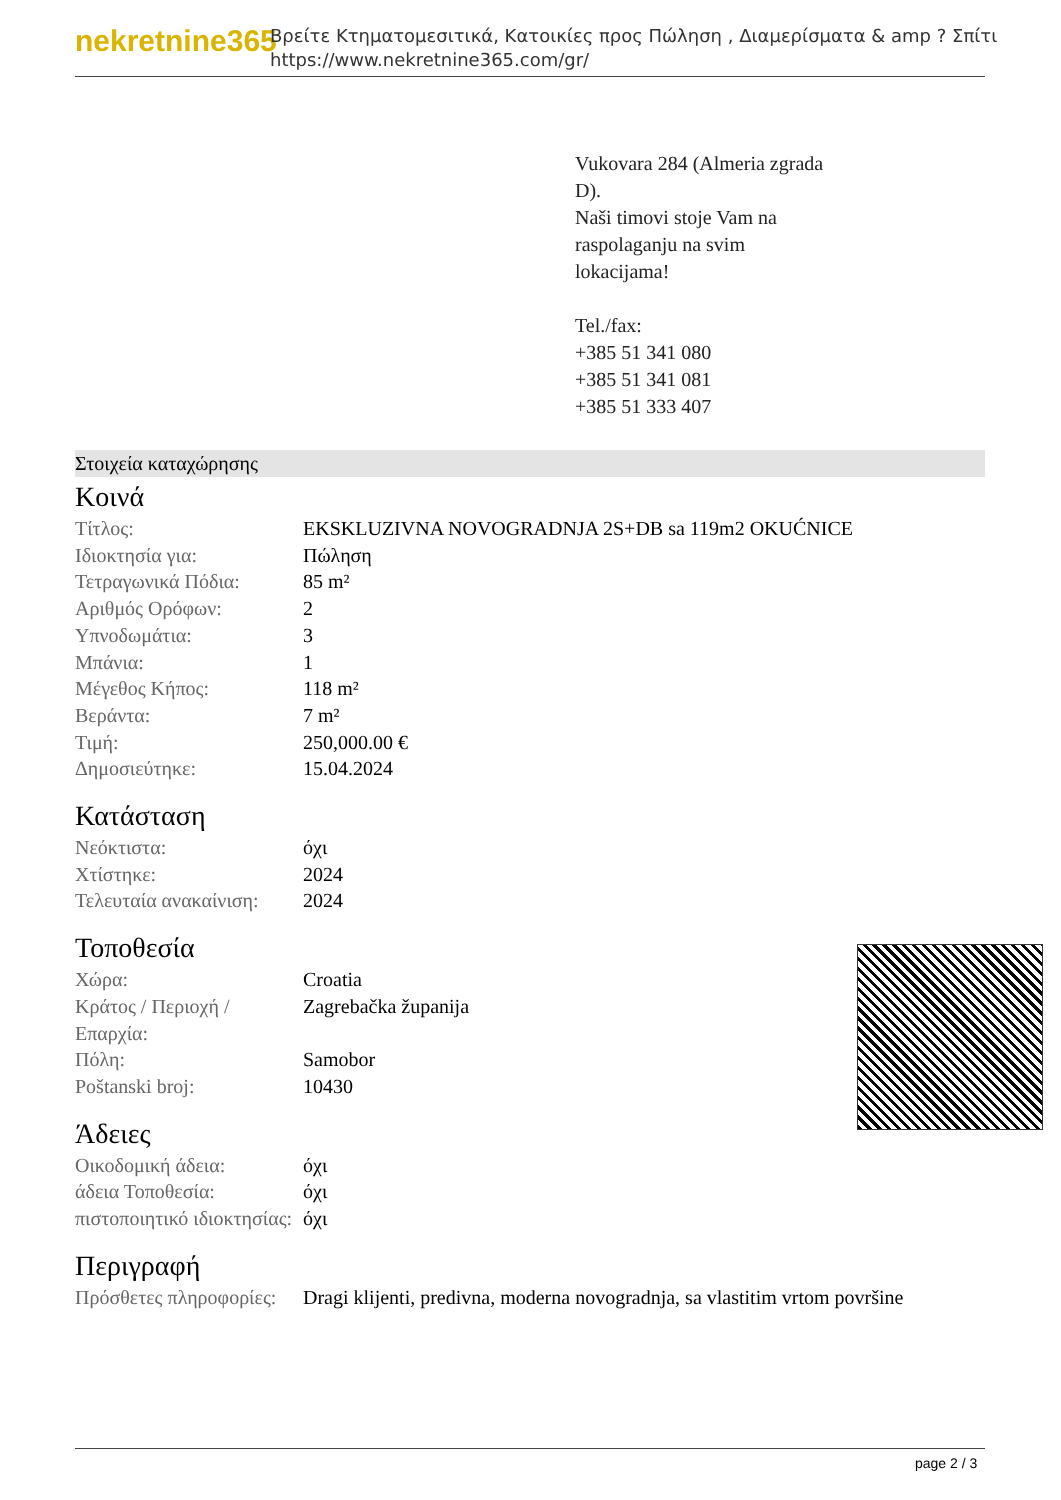nekretnine365
Βρείτε Κτηματομεσιτικά, Κατοικίες προς Πώληση , Διαμερίσματα & amp ? Σπίτι
https://www.nekretnine365.com/gr/
Vukovara 284 (Almeria zgrada
D).
Naši timovi stoje Vam na
raspolaganju na svim
lokacijama!
Tel./fax:
+385 51 341 080
+385 51 341 081
+385 51 333 407
Στοιχεία καταχώρησης
Κοινά
| Τίτλος: | EKSKLUZIVNA NOVOGRADNJA 2S+DB sa 119m2 OKUĆNICE |
| Ιδιοκτησία για: | Πώληση |
| Τετραγωνικά Πόδια: | 85 m² |
| Αριθμός Ορόφων: | 2 |
| Υπνοδωμάτια: | 3 |
| Μπάνια: | 1 |
| Μέγεθος Κήπος: | 118 m² |
| Βεράντα: | 7 m² |
| Τιμή: | 250,000.00 € |
| Δημοσιεύτηκε: | 15.04.2024 |
Κατάσταση
| Νεόκτιστα: | όχι |
| Χτίστηκε: | 2024 |
| Τελευταία ανακαίνιση: | 2024 |
Τοποθεσία
| Χώρα: | Croatia |
| Κράτος / Περιοχή / Επαρχία: | Zagrebačka županija |
| Πόλη: | Samobor |
| Poštanski broj: | 10430 |
Άδειες
| Οικοδομική άδεια: | όχι |
| άδεια Τοποθεσία: | όχι |
| πιστοποιητικό ιδιοκτησίας: | όχι |
Περιγραφή
| Πρόσθετες πληροφορίες: | Dragi klijenti, predivna, moderna novogradnja, sa vlastitim vrtom površine |
page 2 / 3